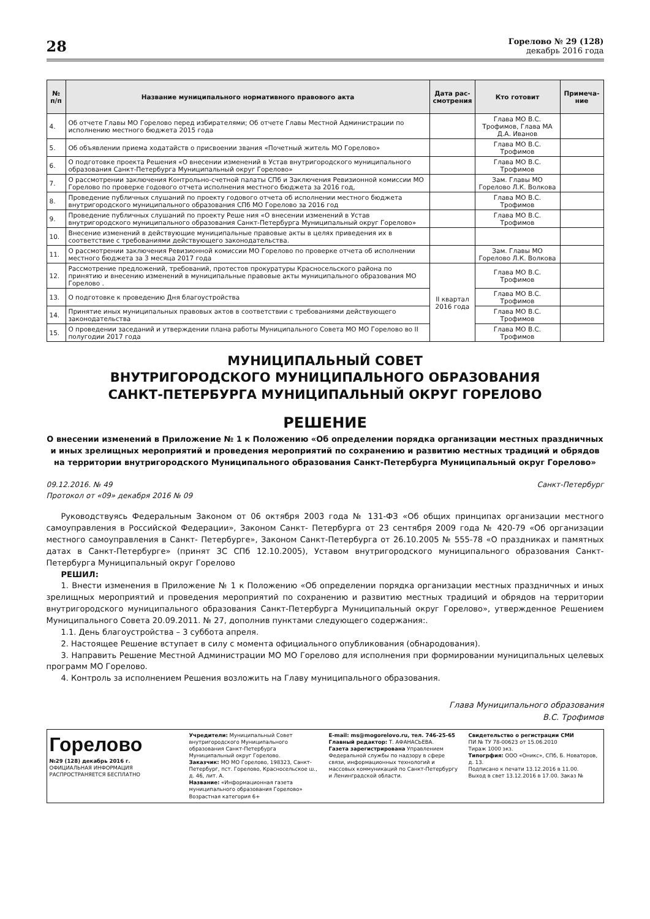28
Горелово № 29 (128)
декабрь 2016 года
| № п/п | Название муниципального нормативного правового акта | Дата рас-смотрения | Кто готовит | Примеча-ние |
| --- | --- | --- | --- | --- |
| 4. | Об отчете Главы МО Горелово перед избирателями; Об отчете Главы Местной Администрации по исполнению местного бюджета 2015 года | | Глава МО В.С. Трофимов, Глава МА Д.А. Иванов | |
| 5. | Об объявлении приема ходатайств о присвоении звания «Почетный житель МО Горелово» | | Глава МО В.С. Трофимов | |
| 6. | О подготовке проекта Решения «О внесении изменений в Устав внутригородского муниципального образования Санкт-Петербурга Муниципальный округ Горелово» | | Глава МО В.С. Трофимов | |
| 7. | О рассмотрении заключения Контрольно-счетной палаты СПб и Заключения Ревизионной комиссии МО Горелово по проверке годового отчета исполнения местного бюджета за 2016 год, | | Зам. Главы МО Горелово Л.К. Волкова | |
| 8. | Проведение публичных слушаний по проекту годового отчета об исполнении местного бюджета внутригородского муниципального образования СПб МО Горелово за 2016 год | | Глава МО В.С. Трофимов | |
| 9. | Проведение публичных слушаний по проекту Реше ния «О внесении изменений в Устав внутригородского муниципального образования Санкт-Петербурга Муниципальный округ Горелово» | | Глава МО В.С. Трофимов | |
| 10. | Внесение изменений в действующие муниципальные правовые акты в целях приведения их в соответствие с требованиями действующего законодательства. | | | |
| 11. | О рассмотрении заключения Ревизионной комиссии МО Горелово по проверке отчета об исполнении местного бюджета за 3 месяца 2017 года | | Зам. Главы МО Горелово Л.К. Волкова | |
| 12. | Рассмотрение предложений, требований, протестов прокуратуры Красносельского района по принятию и внесению изменений в муниципальные правовые акты муниципального образования МО Горелово . | II квартал 2016 года | Глава МО В.С. Трофимов | |
| 13. | О подготовке к проведению Дня благоустройства | | Глава МО В.С. Трофимов | |
| 14. | Принятие иных муниципальных правовых актов в соответствии с требованиями действующего законодательства | | Глава МО В.С. Трофимов | |
| 15. | О проведении заседаний и утверждении плана работы Муниципального Совета МО МО Горелово во II полугодии 2017 года | | Глава МО В.С. Трофимов | |
МУНИЦИПАЛЬНЫЙ СОВЕТ
ВНУТРИГОРОДСКОГО МУНИЦИПАЛЬНОГО ОБРАЗОВАНИЯ
САНКТ-ПЕТЕРБУРГА МУНИЦИПАЛЬНЫЙ ОКРУГ ГОРЕЛОВО
РЕШЕНИЕ
О внесении изменений в Приложение № 1 к Положению «Об определении порядка организации местных праздничных и иных зрелищных мероприятий и проведения мероприятий по сохранению и развитию местных традиций и обрядов на территории внутригородского Муниципального образования Санкт-Петербурга Муниципальный округ Горелово»
09.12.2016. № 49
Протокол от «09» декабря 2016 № 09
Санкт-Петербург
Руководствуясь Федеральным Законом от 06 октября 2003 года № 131-ФЗ «Об общих принципах организации местного самоуправления в Российской Федерации», Законом Санкт- Петербурга от 23 сентября 2009 года № 420-79 «Об организации местного самоуправления в Санкт- Петербурге», Законом Санкт-Петербурга от 26.10.2005 № 555-78 «О праздниках и памятных датах в Санкт-Петербурге» (принят ЗС СПб 12.10.2005), Уставом внутригородского муниципального образования Санкт-Петербурга Муниципальный округ Горелово
РЕШИЛ:
1. Внести изменения в Приложение № 1 к Положению «Об определении порядка организации местных праздничных и иных зрелищных мероприятий и проведения мероприятий по сохранению и развитию местных традиций и обрядов на территории внутригородского муниципального образования Санкт-Петербурга Муниципальный округ Горелово», утвержденное Решением Муниципального Совета 20.09.2011. № 27, дополнив пунктами следующего содержания:.
1.1. День благоустройства – 3 суббота апреля.
2. Настоящее Решение вступает в силу с момента официального опубликования (обнародования).
3. Направить Решение Местной Администрации МО МО Горелово для исполнения при формировании муниципальных целевых программ МО Горелово.
4. Контроль за исполнением Решения возложить на Главу муниципального образования.
Глава Муниципального образования
В.С. Трофимов
Горелово
№29 (128) декабрь 2016 г.
ОФИЦИАЛЬНАЯ ИНФОРМАЦИЯ
РАСПРОСТРАНЯЕТСЯ БЕСПЛАТНО
Учредители: Муниципальный Совет внутригородского Муниципального образования Санкт-Петербурга Муниципальный округ Горелово.
Заказчик: МО МО Горелово, 198323, Санкт-Петербург, пст. Горелово, Красносельское ш., д. 46, лит. А.
Название: «Информационная газета муниципального образования Горелово»
Возрастная категория 6+
E-mail: ms@mogorelovo.ru, тел. 746-25-65
Главный редактор: Т. АФАНАСЬЕВА.
Газета зарегистрирована Управлением Федеральной службы по надзору в сфере связи, информационных технологий и массовых коммуникаций по Санкт-Петербургу и Ленинградской области.
Свидетельство о регистрации СМИ
ПИ № ТУ 78-00623 от 15.06.2010
Тираж 1000 экз.
Типогрфия: ООО «Оникс», СПб, Б. Новаторов, д. 13.
Подписано к печати 13.12.2016 в 11.00.
Выход в свет 13.12.2016 в 17.00. Заказ №